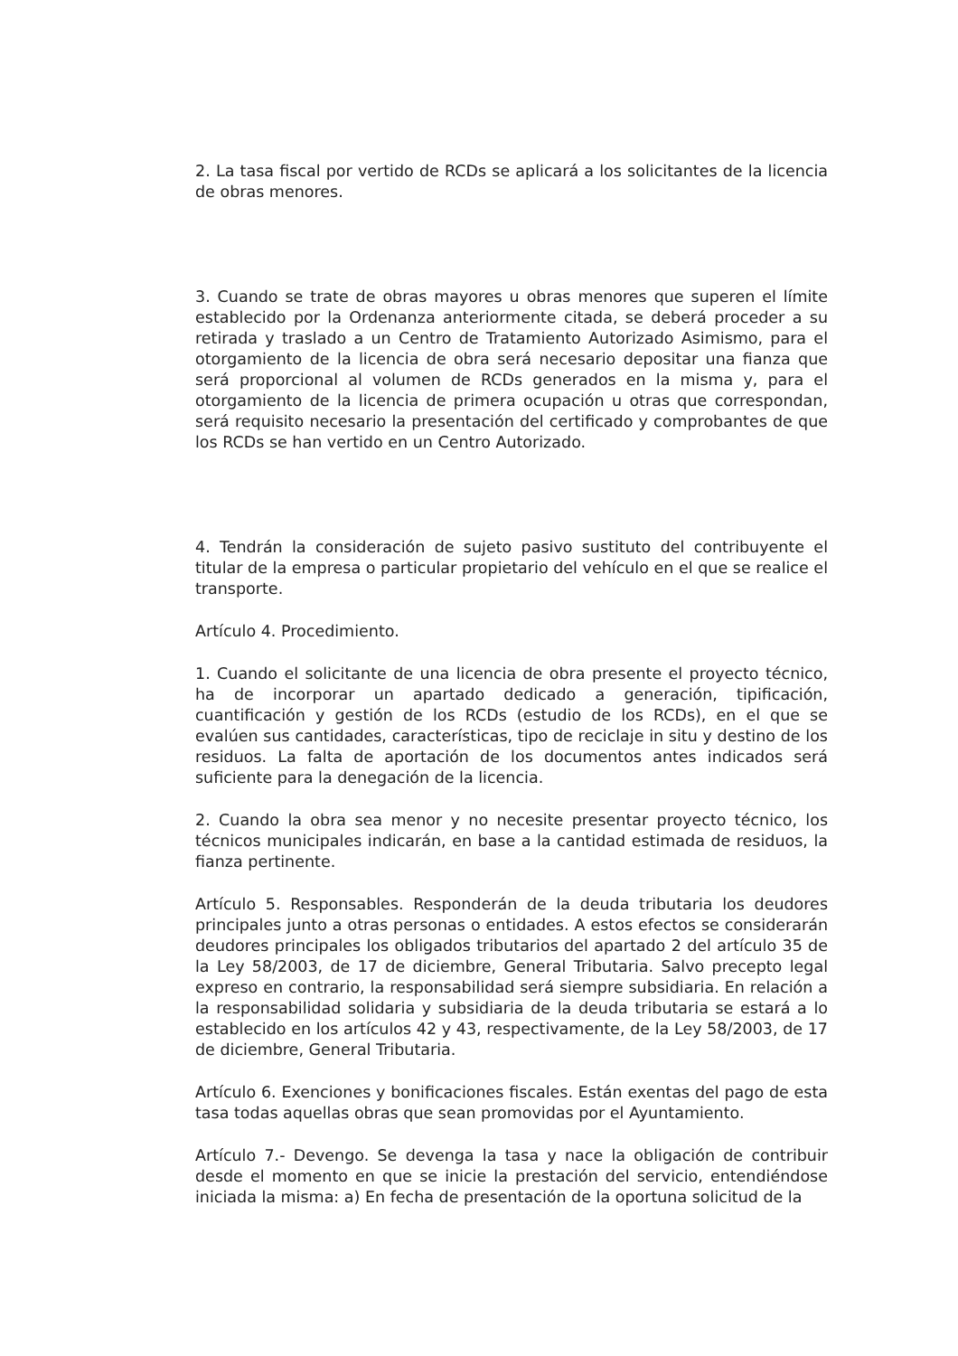2. La tasa fiscal por vertido de RCDs se aplicará a los solicitantes de la licencia de obras menores.
3. Cuando se trate de obras mayores u obras menores que superen el límite establecido por la Ordenanza anteriormente citada, se deberá proceder a su retirada y traslado a un Centro de Tratamiento Autorizado Asimismo, para el otorgamiento de la licencia de obra será necesario depositar una fianza que será proporcional al volumen de RCDs generados en la misma y, para el otorgamiento de la licencia de primera ocupación u otras que correspondan, será requisito necesario la presentación del certificado y comprobantes de que los RCDs se han vertido en un Centro Autorizado.
4. Tendrán la consideración de sujeto pasivo sustituto del contribuyente el titular de la empresa o particular propietario del vehículo en el que se realice el transporte.
Artículo 4. Procedimiento.
1. Cuando el solicitante de una licencia de obra presente el proyecto técnico, ha de incorporar un apartado dedicado a generación, tipificación, cuantificación y gestión de los RCDs (estudio de los RCDs), en el que se evalúen sus cantidades, características, tipo de reciclaje in situ y destino de los residuos. La falta de aportación de los documentos antes indicados será suficiente para la denegación de la licencia.
2. Cuando la obra sea menor y no necesite presentar proyecto técnico, los técnicos municipales indicarán, en base a la cantidad estimada de residuos, la fianza pertinente.
Artículo 5. Responsables. Responderán de la deuda tributaria los deudores principales junto a otras personas o entidades. A estos efectos se considerarán deudores principales los obligados tributarios del apartado 2 del artículo 35 de la Ley 58/2003, de 17 de diciembre, General Tributaria. Salvo precepto legal expreso en contrario, la responsabilidad será siempre subsidiaria. En relación a la responsabilidad solidaria y subsidiaria de la deuda tributaria se estará a lo establecido en los artículos 42 y 43, respectivamente, de la Ley 58/2003, de 17 de diciembre, General Tributaria.
Artículo 6. Exenciones y bonificaciones fiscales. Están exentas del pago de esta tasa todas aquellas obras que sean promovidas por el Ayuntamiento.
Artículo 7.- Devengo. Se devenga la tasa y nace la obligación de contribuir desde el momento en que se inicie la prestación del servicio, entendiéndose iniciada la misma: a) En fecha de presentación de la oportuna solicitud de la